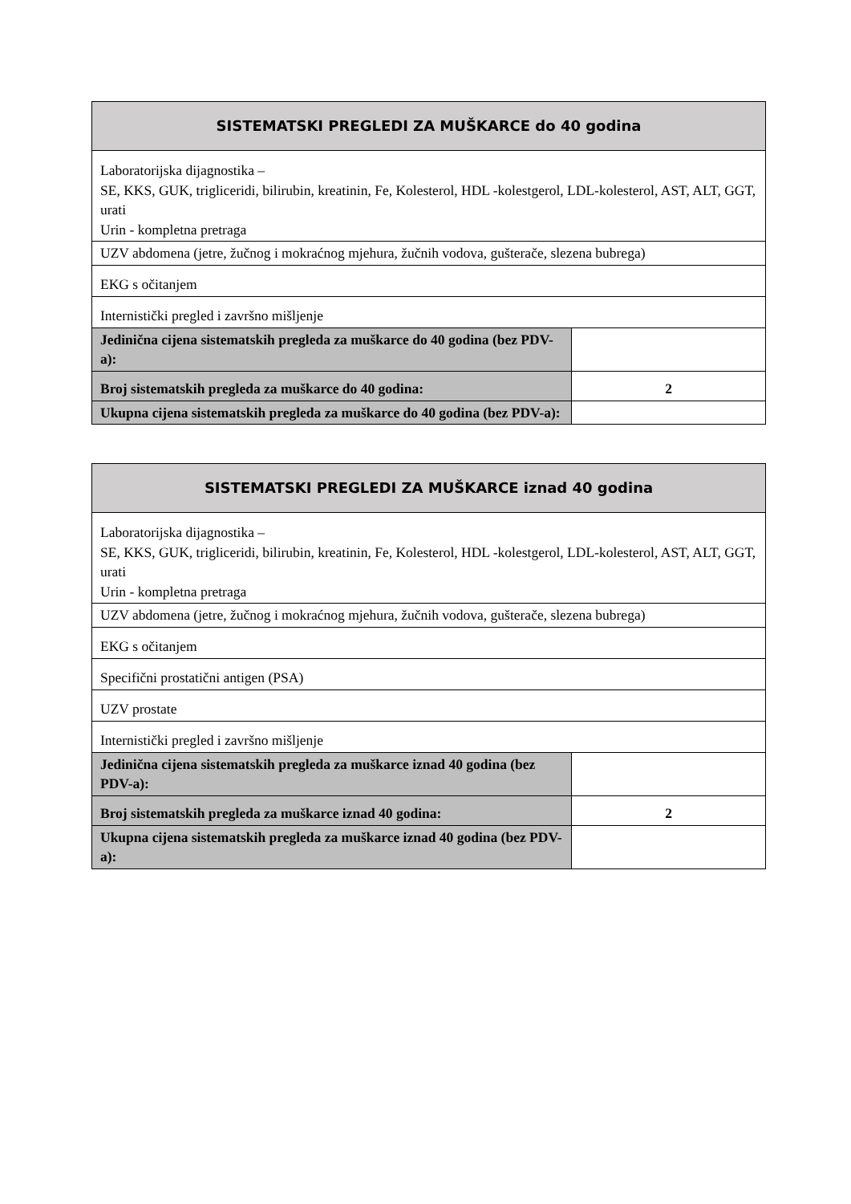| SISTEMATSKI PREGLEDI ZA MUŠKARCE do 40 godina | |
| --- | --- |
| Laboratorijska dijagnostika – SE, KKS, GUK, trigliceridi, bilirubin, kreatinin, Fe, Kolesterol, HDL -kolestgerol, LDL-kolesterol, AST, ALT, GGT, urati Urin - kompletna pretraga | |
| UZV abdomena (jetre, žučnog i mokraćnog mjehura, žučnih vodova, gušterače, slezena bubrega) | |
| EKG s očitanjem | |
| Internistički pregled i završno mišljenje | |
| Jedinična cijena sistematskih pregleda za muškarce do 40 godina (bez PDV-a): | |
| Broj sistematskih pregleda za muškarce do 40 godina: | 2 |
| Ukupna cijena sistematskih pregleda za muškarce do 40 godina (bez PDV-a): | |
| SISTEMATSKI PREGLEDI ZA MUŠKARCE iznad 40 godina | |
| --- | --- |
| Laboratorijska dijagnostika – SE, KKS, GUK, trigliceridi, bilirubin, kreatinin, Fe, Kolesterol, HDL -kolestgerol, LDL-kolesterol, AST, ALT, GGT, urati Urin - kompletna pretraga | |
| UZV abdomena (jetre, žučnog i mokraćnog mjehura, žučnih vodova, gušterače, slezena bubrega) | |
| EKG s očitanjem | |
| Specifični prostatični antigen (PSA) | |
| UZV prostate | |
| Internistički pregled i završno mišljenje | |
| Jedinična cijena sistematskih pregleda za muškarce iznad 40 godina (bez PDV-a): | |
| Broj sistematskih pregleda za muškarce iznad 40 godina: | 2 |
| Ukupna cijena sistematskih pregleda za muškarce iznad 40 godina (bez PDV-a): | |